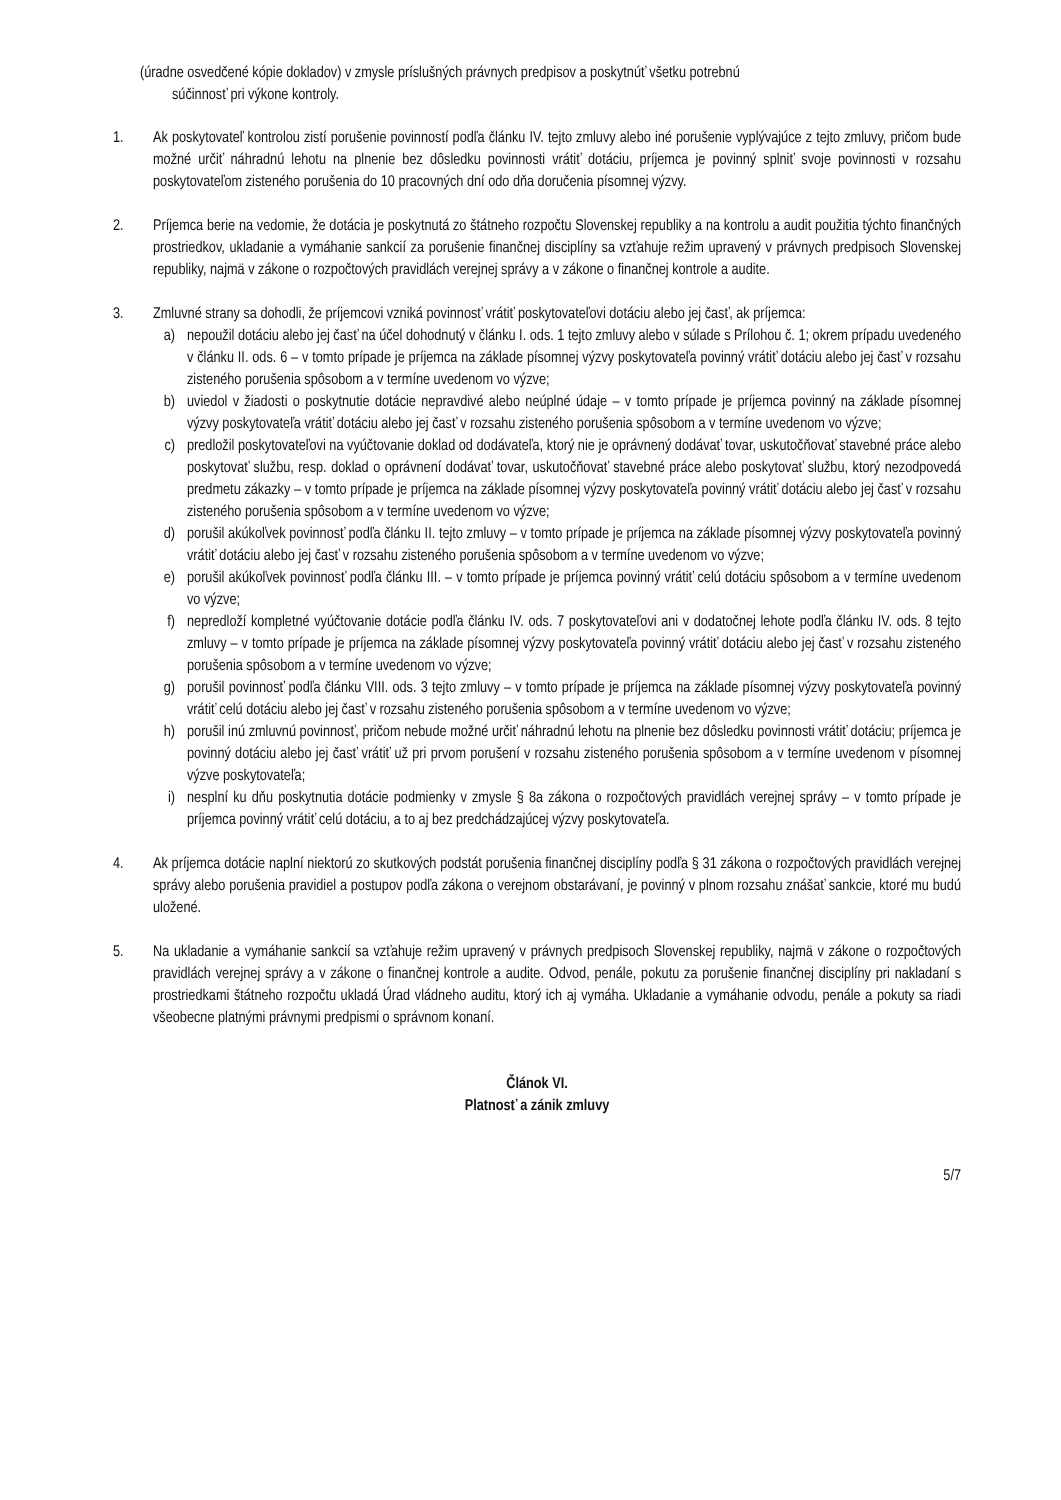(úradne osvedčené kópie dokladov) v zmysle príslušných právnych predpisov a poskytnúť všetku potrebnú
súčinnosť pri výkone kontroly.
1. Ak poskytovateľ kontrolou zistí porušenie povinností podľa článku IV. tejto zmluvy alebo iné porušenie vyplývajúce z tejto zmluvy, pričom bude možné určiť náhradnú lehotu na plnenie bez dôsledku povinnosti vrátiť dotáciu, príjemca je povinný splniť svoje povinnosti v rozsahu poskytovateľom zisteného porušenia do 10 pracovných dní odo dňa doručenia písomnej výzvy.
2. Príjemca berie na vedomie, že dotácia je poskytnutá zo štátneho rozpočtu Slovenskej republiky a na kontrolu a audit použitia týchto finančných prostriedkov, ukladanie a vymáhanie sankcií za porušenie finančnej disciplíny sa vzťahuje režim upravený v právnych predpisoch Slovenskej republiky, najmä v zákone o rozpočtových pravidlách verejnej správy a v zákone o finančnej kontrole a audite.
3. Zmluvné strany sa dohodli, že príjemcovi vzniká povinnosť vrátiť poskytovateľovi dotáciu alebo jej časť, ak príjemca:
a) nepoužil dotáciu alebo jej časť na účel dohodnutý v článku I. ods. 1 tejto zmluvy alebo v súlade s Prílohou č. 1; okrem prípadu uvedeného v článku II. ods. 6 – v tomto prípade je príjemca na základe písomnej výzvy poskytovateľa povinný vrátiť dotáciu alebo jej časť v rozsahu zisteného porušenia spôsobom a v termíne uvedenom vo výzve;
b) uviedol v žiadosti o poskytnutie dotácie nepravdivé alebo neúplné údaje – v tomto prípade je príjemca povinný na základe písomnej výzvy poskytovateľa vrátiť dotáciu alebo jej časť v rozsahu zisteného porušenia spôsobom a v termíne uvedenom vo výzve;
c) predložil poskytovateľovi na vyúčtovanie doklad od dodávateľa, ktorý nie je oprávnený dodávať tovar, uskutočňovať stavebné práce alebo poskytovať službu, resp. doklad o oprávnení dodávať tovar, uskutočňovať stavebné práce alebo poskytovať službu, ktorý nezodpovedá predmetu zákazky – v tomto prípade je príjemca na základe písomnej výzvy poskytovateľa povinný vrátiť dotáciu alebo jej časť v rozsahu zisteného porušenia spôsobom a v termíne uvedenom vo výzve;
d) porušil akúkoľvek povinnosť podľa článku II. tejto zmluvy – v tomto prípade je príjemca na základe písomnej výzvy poskytovateľa povinný vrátiť dotáciu alebo jej časť v rozsahu zisteného porušenia spôsobom a v termíne uvedenom vo výzve;
e) porušil akúkoľvek povinnosť podľa článku III. – v tomto prípade je príjemca povinný vrátiť celú dotáciu spôsobom a v termíne uvedenom vo výzve;
f) nepredloží kompletné vyúčtovanie dotácie podľa článku IV. ods. 7 poskytovateľovi ani v dodatočnej lehote podľa článku IV. ods. 8 tejto zmluvy – v tomto prípade je príjemca na základe písomnej výzvy poskytovateľa povinný vrátiť dotáciu alebo jej časť v rozsahu zisteného porušenia spôsobom a v termíne uvedenom vo výzve;
g) porušil povinnosť podľa článku VIII. ods. 3 tejto zmluvy – v tomto prípade je príjemca na základe písomnej výzvy poskytovateľa povinný vrátiť celú dotáciu alebo jej časť v rozsahu zisteného porušenia spôsobom a v termíne uvedenom vo výzve;
h) porušil inú zmluvnú povinnosť, pričom nebude možné určiť náhradnú lehotu na plnenie bez dôsledku povinnosti vrátiť dotáciu; príjemca je povinný dotáciu alebo jej časť vrátiť už pri prvom porušení v rozsahu zisteného porušenia spôsobom a v termíne uvedenom v písomnej výzve poskytovateľa;
i) nesplní ku dňu poskytnutia dotácie podmienky v zmysle § 8a zákona o rozpočtových pravidlách verejnej správy – v tomto prípade je príjemca povinný vrátiť celú dotáciu, a to aj bez predchádzajúcej výzvy poskytovateľa.
4. Ak príjemca dotácie naplní niektorú zo skutkových podstát porušenia finančnej disciplíny podľa § 31 zákona o rozpočtových pravidlách verejnej správy alebo porušenia pravidiel a postupov podľa zákona o verejnom obstarávaní, je povinný v plnom rozsahu znášať sankcie, ktoré mu budú uložené.
5. Na ukladanie a vymáhanie sankcií sa vzťahuje režim upravený v právnych predpisoch Slovenskej republiky, najmä v zákone o rozpočtových pravidlách verejnej správy a v zákone o finančnej kontrole a audite. Odvod, penále, pokutu za porušenie finančnej disciplíny pri nakladaní s prostriedkami štátneho rozpočtu ukladá Úrad vládneho auditu, ktorý ich aj vymáha. Ukladanie a vymáhanie odvodu, penále a pokuty sa riadi všeobecne platnými právnymi predpismi o správnom konaní.
Článok VI.
Platnosť a zánik zmluvy
5/7